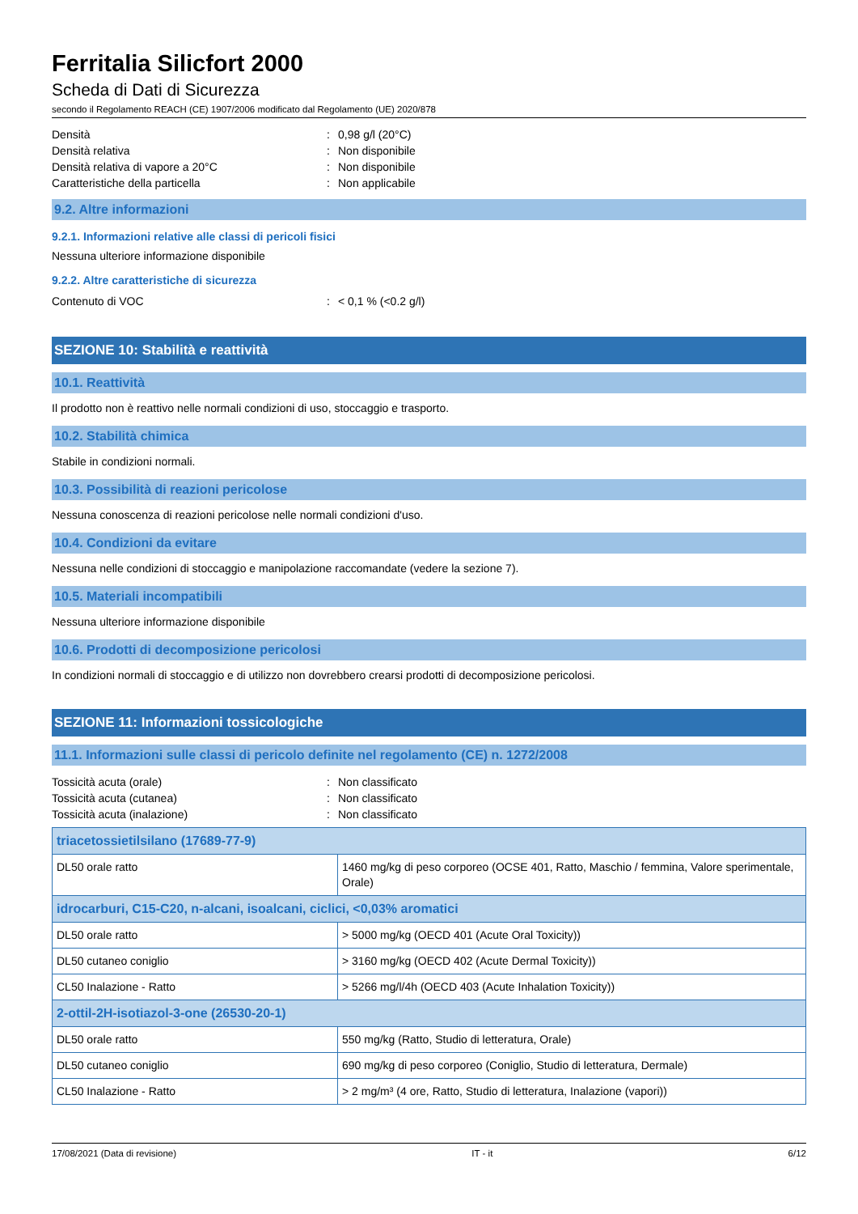Ferritalia Silicfort 2000
Scheda di Dati di Sicurezza
secondo il Regolamento REACH (CE) 1907/2006 modificato dal Regolamento (UE) 2020/878
Densità: 0,98 g/l (20°C)
Densità relativa: Non disponibile
Densità relativa di vapore a 20°C: Non disponibile
Caratteristiche della particella: Non applicabile
9.2. Altre informazioni
9.2.1. Informazioni relative alle classi di pericoli fisici
Nessuna ulteriore informazione disponibile
9.2.2. Altre caratteristiche di sicurezza
Contenuto di VOC: < 0,1 % (<0.2 g/l)
SEZIONE 10: Stabilità e reattività
10.1. Reattività
Il prodotto non è reattivo nelle normali condizioni di uso, stoccaggio e trasporto.
10.2. Stabilità chimica
Stabile in condizioni normali.
10.3. Possibilità di reazioni pericolose
Nessuna conoscenza di reazioni pericolose nelle normali condizioni d'uso.
10.4. Condizioni da evitare
Nessuna nelle condizioni di stoccaggio e manipolazione raccomandate (vedere la sezione 7).
10.5. Materiali incompatibili
Nessuna ulteriore informazione disponibile
10.6. Prodotti di decomposizione pericolosi
In condizioni normali di stoccaggio e di utilizzo non dovrebbero crearsi prodotti di decomposizione pericolosi.
SEZIONE 11: Informazioni tossicologiche
11.1. Informazioni sulle classi di pericolo definite nel regolamento (CE) n. 1272/2008
Tossicità acuta (orale): Non classificato
Tossicità acuta (cutanea): Non classificato
Tossicità acuta (inalazione): Non classificato
| triacetossietilsilano (17689-77-9) | |
| --- | --- |
| DL50 orale ratto | 1460 mg/kg di peso corporeo (OCSE 401, Ratto, Maschio / femmina, Valore sperimentale, Orale) |
| idrocarburi, C15-C20, n-alcani, isoalcani, ciclici, <0,03% aromatici | |
| DL50 orale ratto | > 5000 mg/kg (OECD 401 (Acute Oral Toxicity)) |
| DL50 cutaneo coniglio | > 3160 mg/kg (OECD 402 (Acute Dermal Toxicity)) |
| CL50 Inalazione - Ratto | > 5266 mg/l/4h (OECD 403 (Acute Inhalation Toxicity)) |
| 2-ottil-2H-isotiazol-3-one (26530-20-1) | |
| DL50 orale ratto | 550 mg/kg (Ratto, Studio di letteratura, Orale) |
| DL50 cutaneo coniglio | 690 mg/kg di peso corporeo (Coniglio, Studio di letteratura, Dermale) |
| CL50 Inalazione - Ratto | > 2 mg/m³ (4 ore, Ratto, Studio di letteratura, Inalazione (vapori)) |
17/08/2021 (Data di revisione) IT - it 6/12